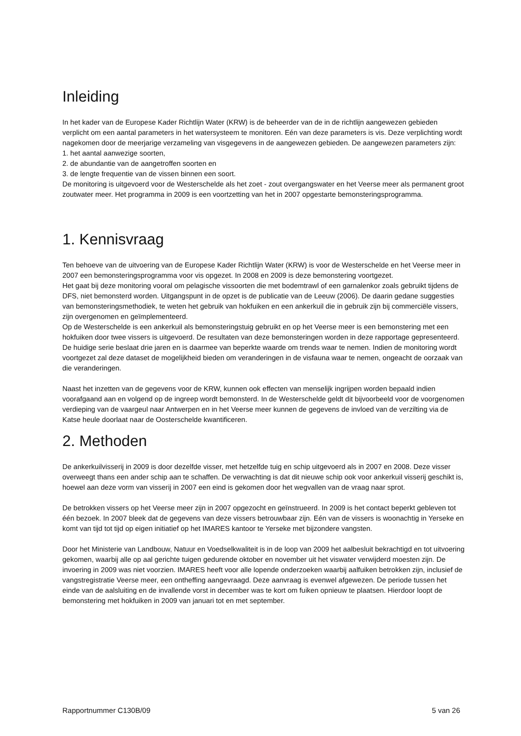Inleiding
In het kader van de Europese Kader Richtlijn Water (KRW) is de beheerder van de in de richtlijn aangewezen gebieden verplicht om een aantal parameters in het watersysteem te monitoren. Eén van deze parameters is vis. Deze verplichting wordt nagekomen door de meerjarige verzameling van visgegevens in de aangewezen gebieden. De aangewezen parameters zijn:
1. het aantal aanwezige soorten,
2. de abundantie van de aangetroffen soorten en
3. de lengte frequentie van de vissen binnen een soort.
De monitoring is uitgevoerd voor de Westerschelde als het zoet - zout overgangswater en het Veerse meer als permanent groot zoutwater meer. Het programma in 2009 is een voortzetting van het in 2007 opgestarte bemonsteringsprogramma.
1. Kennisvraag
Ten behoeve van de uitvoering van de Europese Kader Richtlijn Water (KRW) is voor de Westerschelde en het Veerse meer in 2007 een bemonsteringsprogramma voor vis opgezet. In 2008 en 2009 is deze bemonstering voortgezet.
Het gaat bij deze monitoring vooral om pelagische vissoorten die met bodemtrawl of een garnalenkor zoals gebruikt tijdens de DFS, niet bemonsterd worden. Uitgangspunt in de opzet is de publicatie van de Leeuw (2006). De daarin gedane suggesties van bemonsteringsmethodiek, te weten het gebruik van hokfuiken en een ankerkuil die in gebruik zijn bij commerciële vissers, zijn overgenomen en geïmplementeerd.
Op de Westerschelde is een ankerkuil als bemonsteringstuig gebruikt en op het Veerse meer is een bemonstering met een hokfuiken door twee vissers is uitgevoerd. De resultaten van deze bemonsteringen worden in deze rapportage gepresenteerd. De huidige serie beslaat drie jaren en is daarmee van beperkte waarde om trends waar te nemen. Indien de monitoring wordt voortgezet zal deze dataset de mogelijkheid bieden om veranderingen in de visfauna waar te nemen, ongeacht de oorzaak van die veranderingen.
Naast het inzetten van de gegevens voor de KRW, kunnen ook effecten van menselijk ingrijpen worden bepaald indien voorafgaand aan en volgend op de ingreep wordt bemonsterd. In de Westerschelde geldt dit bijvoorbeeld voor de voorgenomen verdieping van de vaargeul naar Antwerpen en in het Veerse meer kunnen de gegevens de invloed van de verzilting via de Katse heule doorlaat naar de Oosterschelde kwantificeren.
2. Methoden
De ankerkuilvisserij in 2009 is door dezelfde visser, met hetzelfde tuig en schip uitgevoerd als in 2007 en 2008. Deze visser overweegt thans een ander schip aan te schaffen. De verwachting is dat dit nieuwe schip ook voor ankerkuil visserij geschikt is, hoewel aan deze vorm van visserij in 2007 een eind is gekomen door het wegvallen van de vraag naar sprot.
De betrokken vissers op het Veerse meer zijn in 2007 opgezocht en geïnstrueerd. In 2009 is het contact beperkt gebleven tot één bezoek. In 2007 bleek dat de gegevens van deze vissers betrouwbaar zijn. Eén van de vissers is woonachtig in Yerseke en komt van tijd tot tijd op eigen initiatief op het IMARES kantoor te Yerseke met bijzondere vangsten.
Door het Ministerie van Landbouw, Natuur en Voedselkwaliteit is in de loop van 2009 het aalbesluit bekrachtigd en tot uitvoering gekomen, waarbij alle op aal gerichte tuigen gedurende oktober en november uit het viswater verwijderd moesten zijn. De invoering in 2009 was niet voorzien. IMARES heeft voor alle lopende onderzoeken waarbij aalfuiken betrokken zijn, inclusief de vangstregistratie Veerse meer, een ontheffing aangevraagd. Deze aanvraag is evenwel afgewezen. De periode tussen het einde van de aalsluiting en de invallende vorst in december was te kort om fuiken opnieuw te plaatsen. Hierdoor loopt de bemonstering met hokfuiken in 2009 van januari tot en met september.
Rapportnummer C130B/09 5 van 26